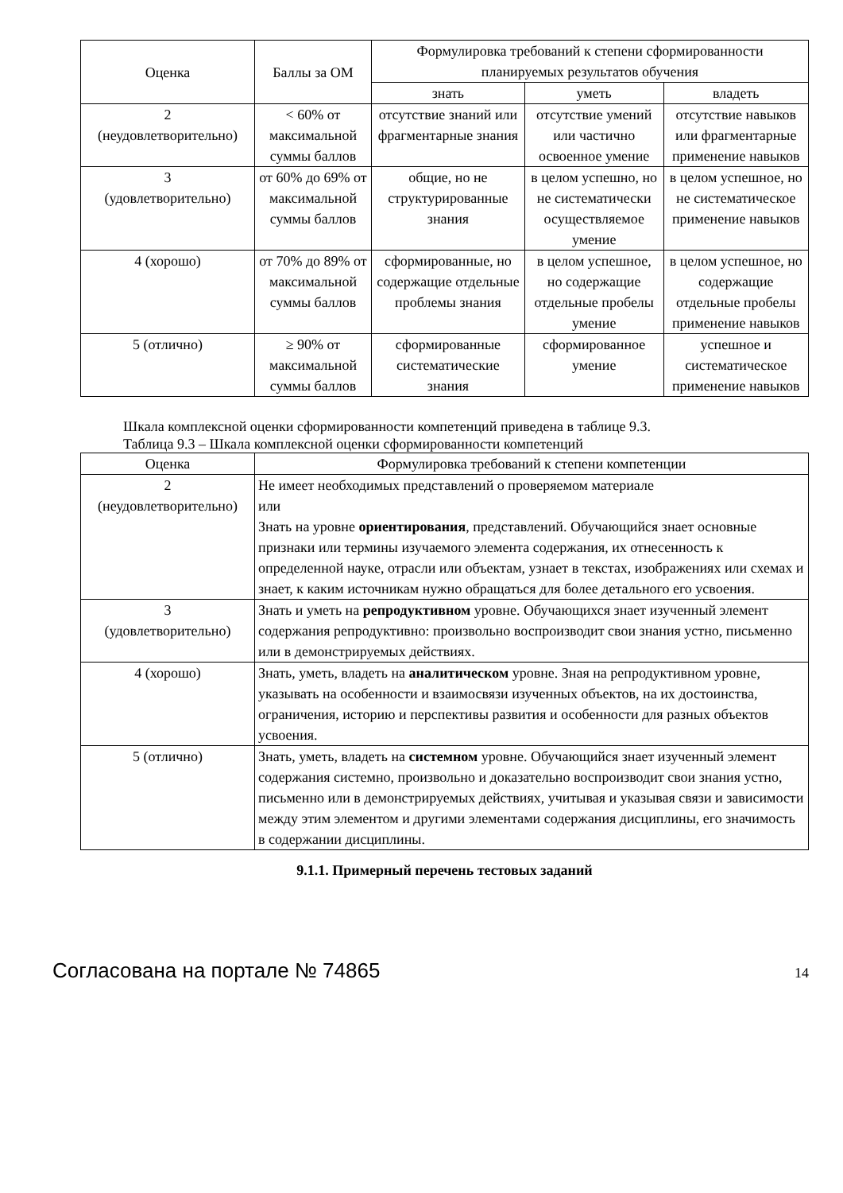| Оценка | Баллы за ОМ | Формулировка требований к степени сформированности планируемых результатов обучения | | |
| --- | --- | --- | --- | --- |
| | | знать | уметь | владеть |
| 2 (неудовлетворительно) | < 60% от максимальной суммы баллов | отсутствие знаний или фрагментарные знания | отсутствие умений или частично освоенное умение | отсутствие навыков или фрагментарные применение навыков |
| 3 (удовлетворительно) | от 60% до 69% от максимальной суммы баллов | общие, но не структурированные знания | в целом успешно, но не систематически осуществляемое умение | в целом успешное, но не систематическое применение навыков |
| 4 (хорошо) | от 70% до 89% от максимальной суммы баллов | сформированные, но содержащие отдельные проблемы знания | в целом успешное, но содержащие отдельные пробелы умение | в целом успешное, но содержащие отдельные пробелы применение навыков |
| 5 (отлично) | ≥ 90% от максимальной суммы баллов | сформированные систематические знания | сформированное умение | успешное и систематическое применение навыков |
Шкала комплексной оценки сформированности компетенций приведена в таблице 9.3.
Таблица 9.3 – Шкала комплексной оценки сформированности компетенций
| Оценка | Формулировка требований к степени компетенции |
| --- | --- |
| 2 (неудовлетворительно) | Не имеет необходимых представлений о проверяемом материале или Знать на уровне ориентирования , представлений. Обучающийся знает основные признаки или термины изучаемого элемента содержания, их отнесенность к определенной науке, отрасли или объектам, узнает в текстах, изображениях или схемах и знает, к каким источникам нужно обращаться для более детального его усвоения. |
| 3 (удовлетворительно) | Знать и уметь на репродуктивном уровне. Обучающихся знает изученный элемент содержания репродуктивно: произвольно воспроизводит свои знания устно, письменно или в демонстрируемых действиях. |
| 4 (хорошо) | Знать, уметь, владеть на аналитическом уровне. Зная на репродуктивном уровне, указывать на особенности и взаимосвязи изученных объектов, на их достоинства, ограничения, историю и перспективы развития и особенности для разных объектов усвоения. |
| 5 (отлично) | Знать, уметь, владеть на системном уровне. Обучающийся знает изученный элемент содержания системно, произвольно и доказательно воспроизводит свои знания устно, письменно или в демонстрируемых действиях, учитывая и указывая связи и зависимости между этим элементом и другими элементами содержания дисциплины, его значимость в содержании дисциплины. |
9.1.1. Примерный перечень тестовых заданий
Согласована на портале № 74865 14